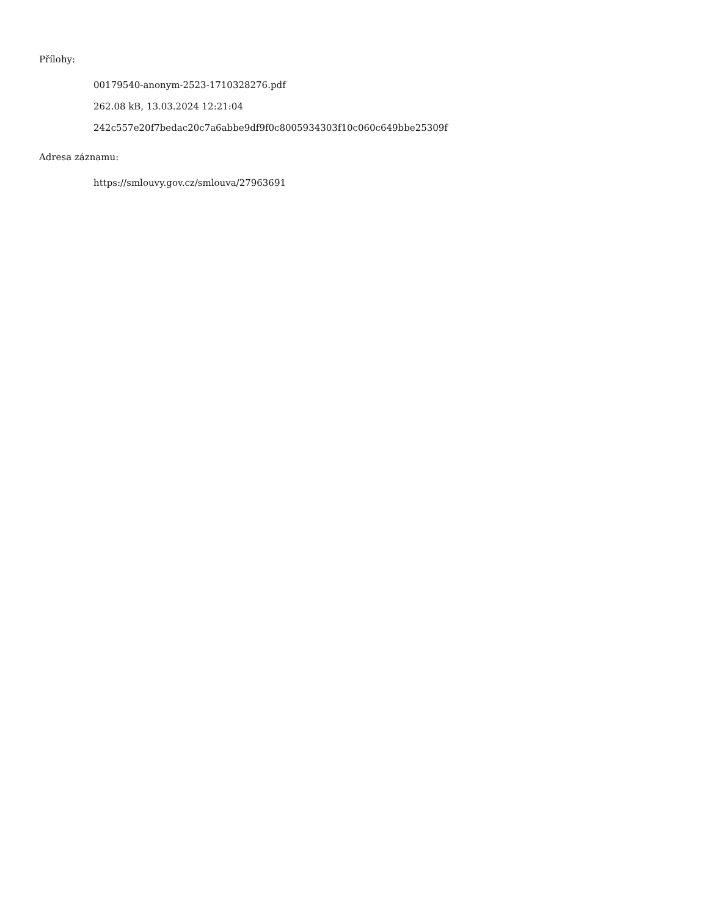Přílohy:
00179540-anonym-2523-1710328276.pdf
262.08 kB, 13.03.2024 12:21:04
242c557e20f7bedac20c7a6abbe9df9f0c8005934303f10c060c649bbe25309f
Adresa záznamu:
https://smlouvy.gov.cz/smlouva/27963691